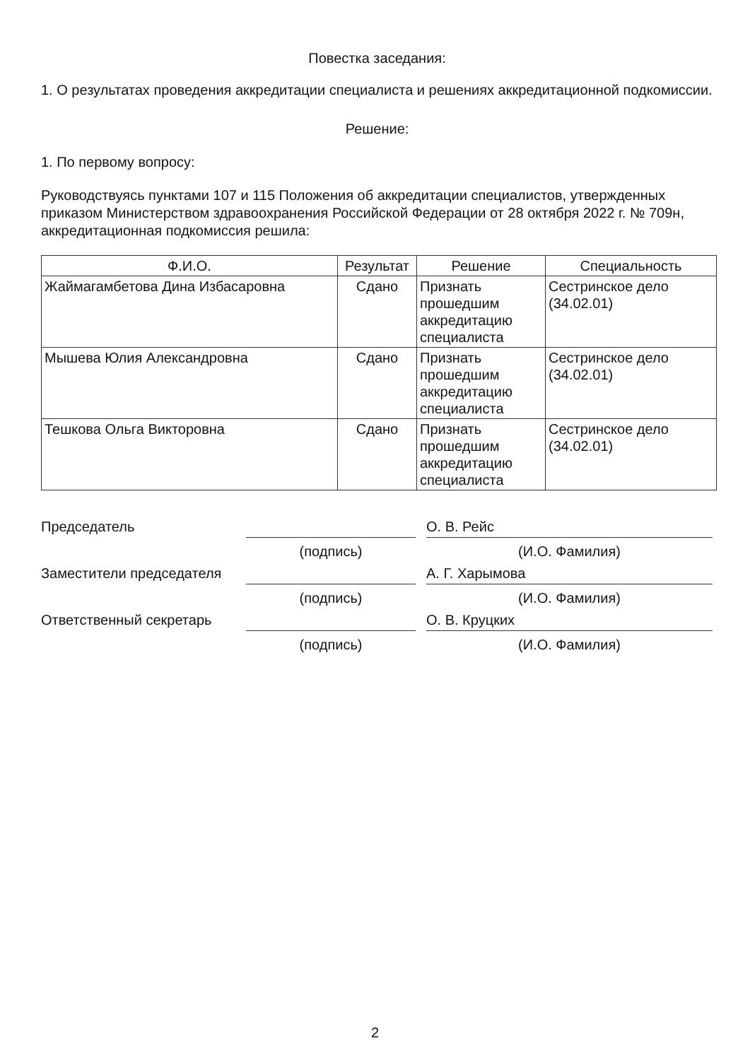Повестка заседания:
1. О результатах проведения аккредитации специалиста и решениях аккредитационной подкомиссии.
Решение:
1. По первому вопросу:
Руководствуясь пунктами 107 и 115 Положения об аккредитации специалистов, утвержденных приказом Министерством здравоохранения Российской Федерации от 28 октября 2022 г. № 709н, аккредитационная подкомиссия решила:
| Ф.И.О. | Результат | Решение | Специальность |
| --- | --- | --- | --- |
| Жаймагамбетова Дина Избасаровна | Сдано | Признать прошедшим аккредитацию специалиста | Сестринское дело (34.02.01) |
| Мышева Юлия Александровна | Сдано | Признать прошедшим аккредитацию специалиста | Сестринское дело (34.02.01) |
| Тешкова Ольга Викторовна | Сдано | Признать прошедшим аккредитацию специалиста | Сестринское дело (34.02.01) |
Председатель
О. В. Рейс
(подпись)
(И.О. Фамилия)
Заместители председателя
А. Г. Харымова
(подпись)
(И.О. Фамилия)
Ответственный секретарь
О. В. Круцких
(подпись)
(И.О. Фамилия)
2